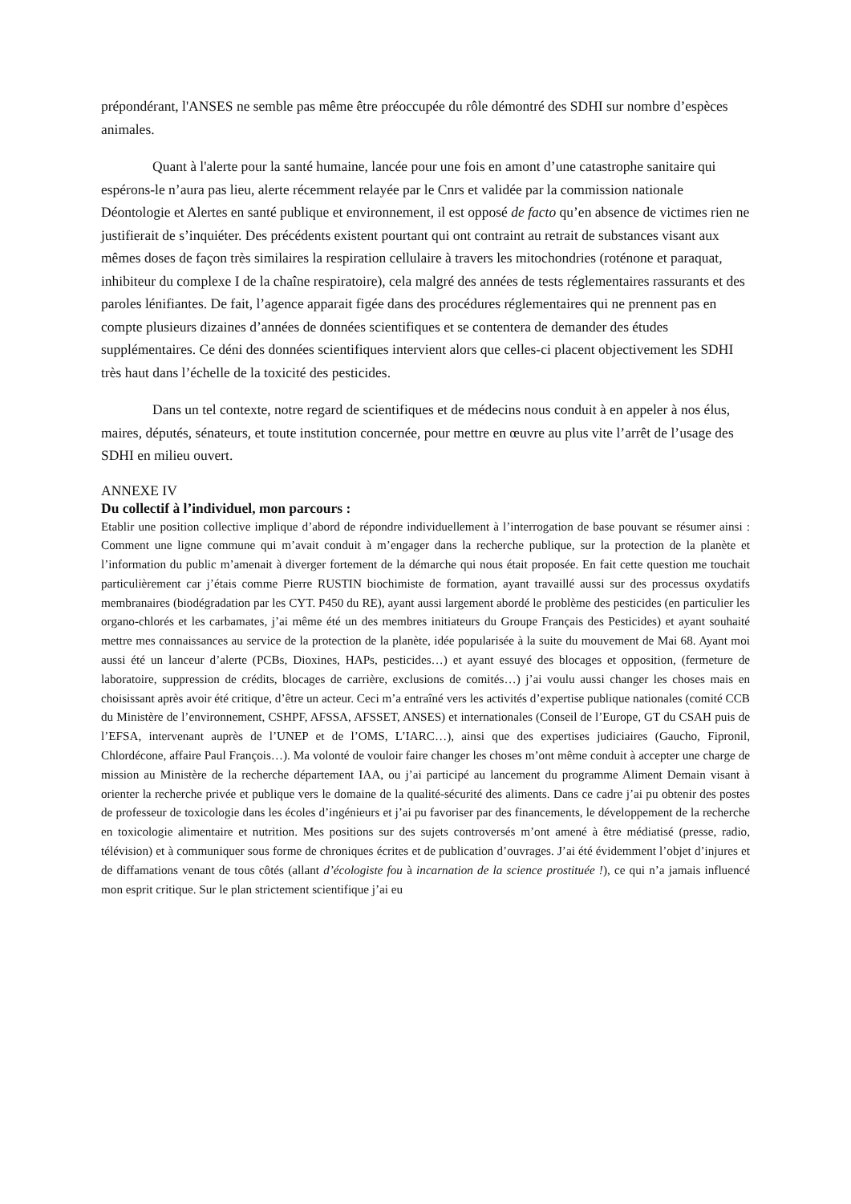prépondérant, l'ANSES ne semble pas même être préoccupée du rôle démontré des SDHI sur nombre d’espèces animales.
Quant à l'alerte pour la santé humaine, lancée pour une fois en amont d’une catastrophe sanitaire qui espérons-le n’aura pas lieu, alerte récemment relayée par le Cnrs et validée par la commission nationale Déontologie et Alertes en santé publique et environnement, il est opposé de facto qu’en absence de victimes rien ne justifierait de s’inquiéter. Des précédents existent pourtant qui ont contraint au retrait de substances visant aux mêmes doses de façon très similaires la respiration cellulaire à travers les mitochondries (roténone et paraquat, inhibiteur du complexe I de la chaîne respiratoire), cela malgré des années de tests réglementaires rassurants et des paroles lénifiantes. De fait, l’agence apparait figée dans des procédures réglementaires qui ne prennent pas en compte plusieurs dizaines d’années de données scientifiques et se contentera de demander des études supplémentaires. Ce déni des données scientifiques intervient alors que celles-ci placent objectivement les SDHI très haut dans l’échelle de la toxicité des pesticides.
Dans un tel contexte, notre regard de scientifiques et de médecins nous conduit à en appeler à nos élus, maires, députés, sénateurs, et toute institution concernée, pour mettre en œuvre au plus vite l’arrêt de l’usage des SDHI en milieu ouvert.
ANNEXE IV
Du collectif à l’individuel, mon parcours :
Etablir une position collective implique d’abord de répondre individuellement à l’interrogation de base pouvant se résumer ainsi : Comment une ligne commune qui m’avait conduit à m’engager dans la recherche publique, sur la protection de la planète et l’information du public m’amenait à diverger fortement de la démarche qui nous était proposée. En fait cette question me touchait particulièrement car j’étais comme Pierre RUSTIN biochimiste de formation, ayant travaillé aussi sur des processus oxydatifs membranaires (biodégradation par les CYT. P450 du RE), ayant aussi largement abordé le problème des pesticides (en particulier les organo-chlorés et les carbamates, j’ai même été un des membres initiateurs du Groupe Français des Pesticides) et ayant souhaité mettre mes connaissances au service de la protection de la planète, idée popularisée à la suite du mouvement de Mai 68. Ayant moi aussi été un lanceur d’alerte (PCBs, Dioxines, HAPs, pesticides…) et ayant essuyé des blocages et opposition, (fermeture de laboratoire, suppression de crédits, blocages de carrière, exclusions de comités…) j’ai voulu aussi changer les choses mais en choisissant après avoir été critique, d’être un acteur. Ceci m’a entraîné vers les activités d’expertise publique nationales (comité CCB du Ministère de l’environnement, CSHPF, AFSSA, AFSSET, ANSES) et internationales (Conseil de l’Europe, GT du CSAH puis de l’EFSA, intervenant auprès de l’UNEP et de l’OMS, L’IARC…), ainsi que des expertises judiciaires (Gaucho, Fipronil, Chlordécone, affaire Paul François…). Ma volonté de vouloir faire changer les choses m’ont même conduit à accepter une charge de mission au Ministère de la recherche département IAA, ou j’ai participé au lancement du programme Aliment Demain visant à orienter la recherche privée et publique vers le domaine de la qualité-sécurité des aliments. Dans ce cadre j’ai pu obtenir des postes de professeur de toxicologie dans les écoles d’ingénieurs et j’ai pu favoriser par des financements, le développement de la recherche en toxicologie alimentaire et nutrition. Mes positions sur des sujets controversés m’ont amené à être médiatisé (presse, radio, télévision) et à communiquer sous forme de chroniques écrites et de publication d’ouvrages. J’ai été évidemment l’objet d’injures et de diffamations venant de tous côtés (allant d’écologiste fou à incarnation de la science prostituée !), ce qui n’a jamais influencé mon esprit critique. Sur le plan strictement scientifique j’ai eu